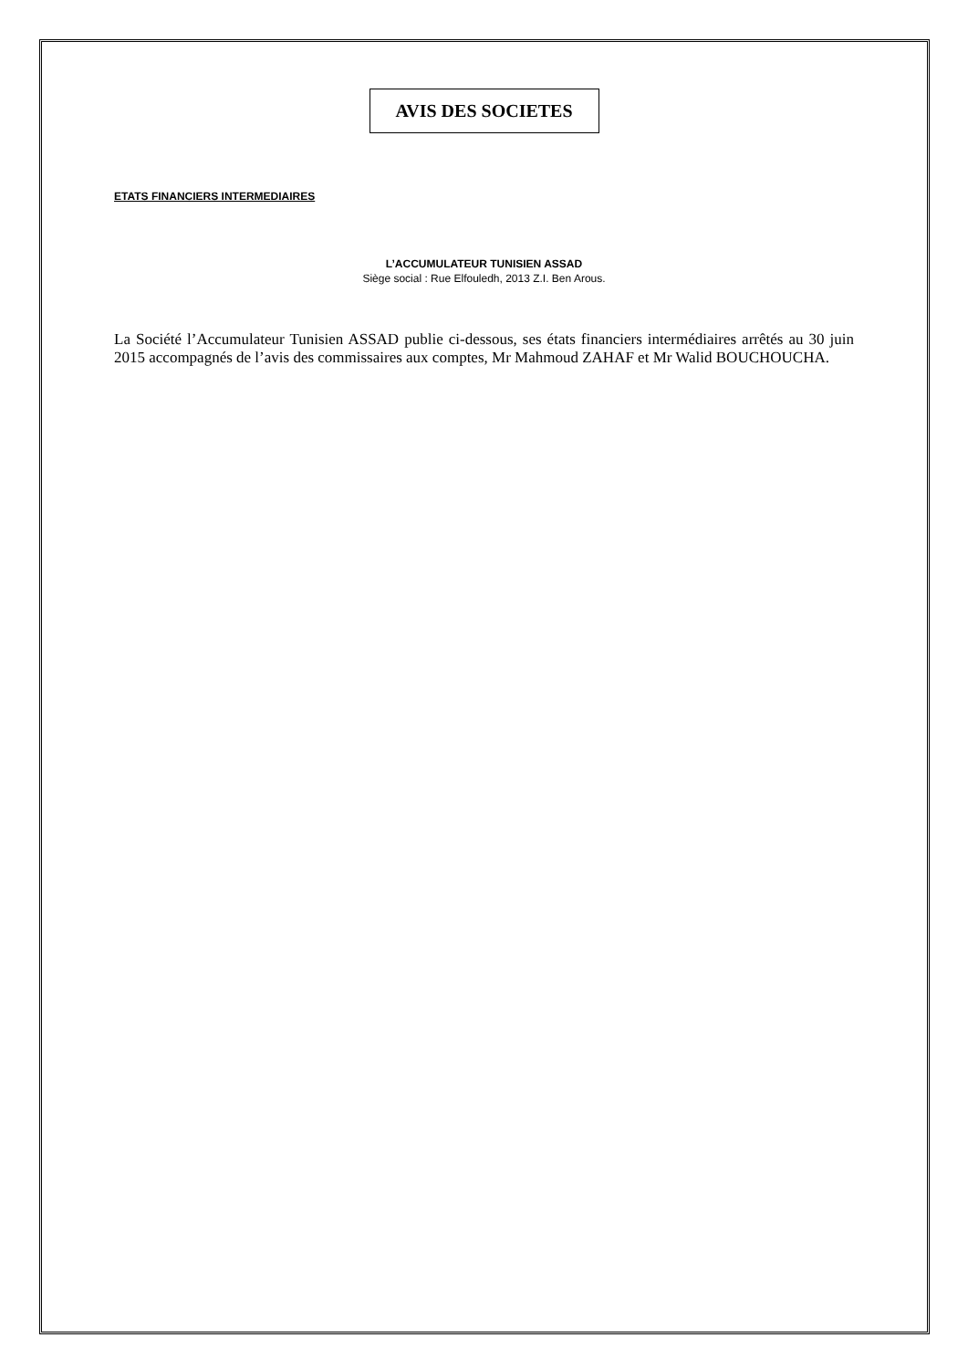AVIS DES SOCIETES
ETATS FINANCIERS INTERMEDIAIRES
L’ACCUMULATEUR TUNISIEN ASSAD
Siège social : Rue Elfouledh, 2013 Z.I. Ben Arous.
La Société l’Accumulateur Tunisien ASSAD publie ci-dessous, ses états financiers intermédiaires arrêtés au 30 juin 2015 accompagnés de l’avis des commissaires aux comptes, Mr Mahmoud ZAHAF et Mr Walid BOUCHOUCHA.